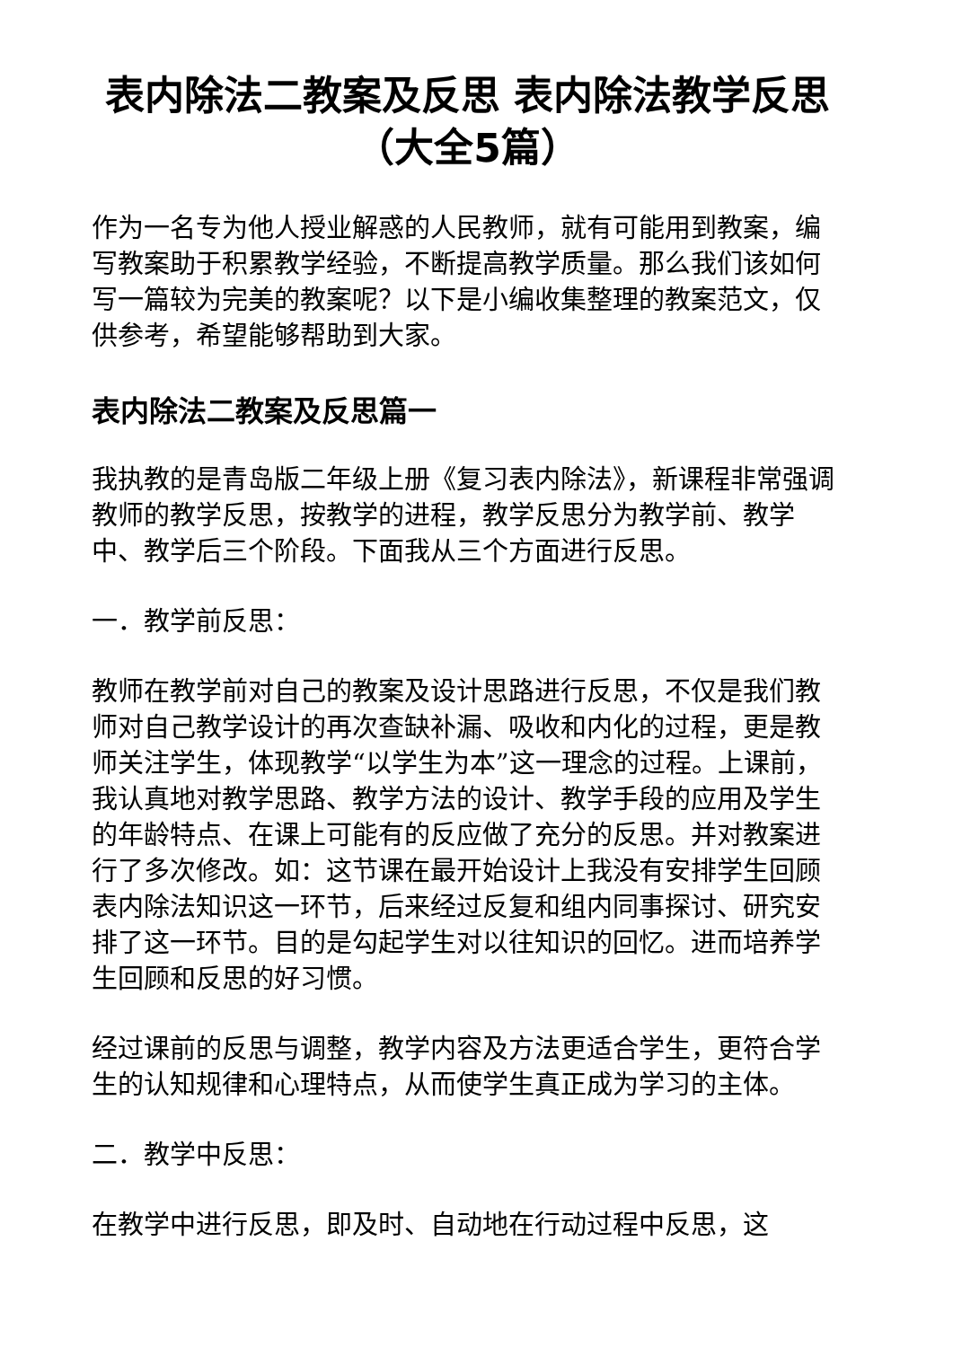表内除法二教案及反思 表内除法教学反思（大全5篇）
作为一名专为他人授业解惑的人民教师，就有可能用到教案，编写教案助于积累教学经验，不断提高教学质量。那么我们该如何写一篇较为完美的教案呢？以下是小编收集整理的教案范文，仅供参考，希望能够帮助到大家。
表内除法二教案及反思篇一
我执教的是青岛版二年级上册《复习表内除法》，新课程非常强调教师的教学反思，按教学的进程，教学反思分为教学前、教学中、教学后三个阶段。下面我从三个方面进行反思。
一．教学前反思：
教师在教学前对自己的教案及设计思路进行反思，不仅是我们教师对自己教学设计的再次查缺补漏、吸收和内化的过程，更是教师关注学生，体现教学“以学生为本”这一理念的过程。上课前，我认真地对教学思路、教学方法的设计、教学手段的应用及学生的年龄特点、在课上可能有的反应做了充分的反思。并对教案进行了多次修改。如：这节课在最开始设计上我没有安排学生回顾表内除法知识这一环节，后来经过反复和组内同事探讨、研究安排了这一环节。目的是勾起学生对以往知识的回忆。进而培养学生回顾和反思的好习惯。
经过课前的反思与调整，教学内容及方法更适合学生，更符合学生的认知规律和心理特点，从而使学生真正成为学习的主体。
二．教学中反思：
在教学中进行反思，即及时、自动地在行动过程中反思，这